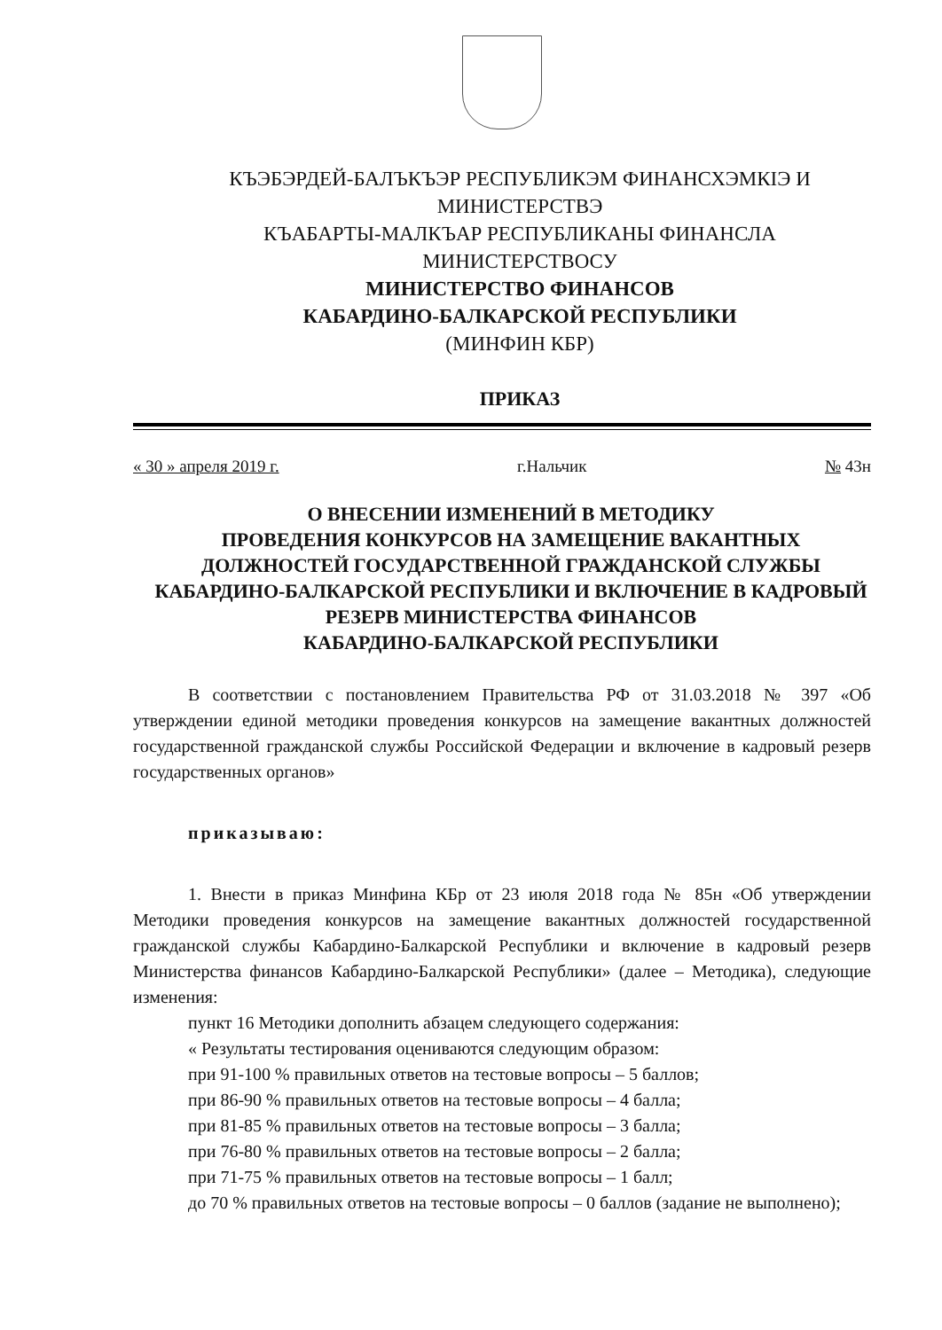КЪЭБЭРДЕЙ-БАЛЪКЪЭР РЕСПУБЛИКЭМ ФИНАНСХЭМКIЭ И
МИНИСТЕРСТВЭ
КЪАБАРТЫ-МАЛКЪАР РЕСПУБЛИКАНЫ ФИНАНСЛА
МИНИСТЕРСТВОСУ
МИНИСТЕРСТВО ФИНАНСОВ
КАБАРДИНО-БАЛКАРСКОЙ РЕСПУБЛИКИ
(МИНФИН КБР)
ПРИКАЗ
« 30 » апреля 2019 г. г.Нальчик № 43н
О ВНЕСЕНИИ ИЗМЕНЕНИЙ В МЕТОДИКУ
ПРОВЕДЕНИЯ КОНКУРСОВ НА ЗАМЕЩЕНИЕ ВАКАНТНЫХ ДОЛЖНОСТЕЙ ГОСУДАРСТВЕННОЙ ГРАЖДАНСКОЙ СЛУЖБЫ КАБАРДИНО-БАЛКАРСКОЙ РЕСПУБЛИКИ И ВКЛЮЧЕНИЕ В КАДРОВЫЙ РЕЗЕРВ МИНИСТЕРСТВА ФИНАНСОВ
КАБАРДИНО-БАЛКАРСКОЙ РЕСПУБЛИКИ
В соответствии с постановлением Правительства РФ от 31.03.2018 № 397 «Об утверждении единой методики проведения конкурсов на замещение вакантных должностей государственной гражданской службы Российской Федерации и включение в кадровый резерв государственных органов»
приказываю:
1. Внести в приказ Минфина КБр от 23 июля 2018 года № 85н «Об утверждении Методики проведения конкурсов на замещение вакантных должностей государственной гражданской службы Кабардино-Балкарской Республики и включение в кадровый резерв Министерства финансов Кабардино-Балкарской Республики» (далее – Методика), следующие изменения:
пункт 16 Методики дополнить абзацем следующего содержания:
« Результаты тестирования оцениваются следующим образом:
при 91-100 % правильных ответов на тестовые вопросы – 5 баллов;
при 86-90 % правильных ответов на тестовые вопросы – 4 балла;
при 81-85 % правильных ответов на тестовые вопросы – 3 балла;
при 76-80 % правильных ответов на тестовые вопросы – 2 балла;
при 71-75 % правильных ответов на тестовые вопросы – 1 балл;
до 70 % правильных ответов на тестовые вопросы – 0 баллов (задание не выполнено);